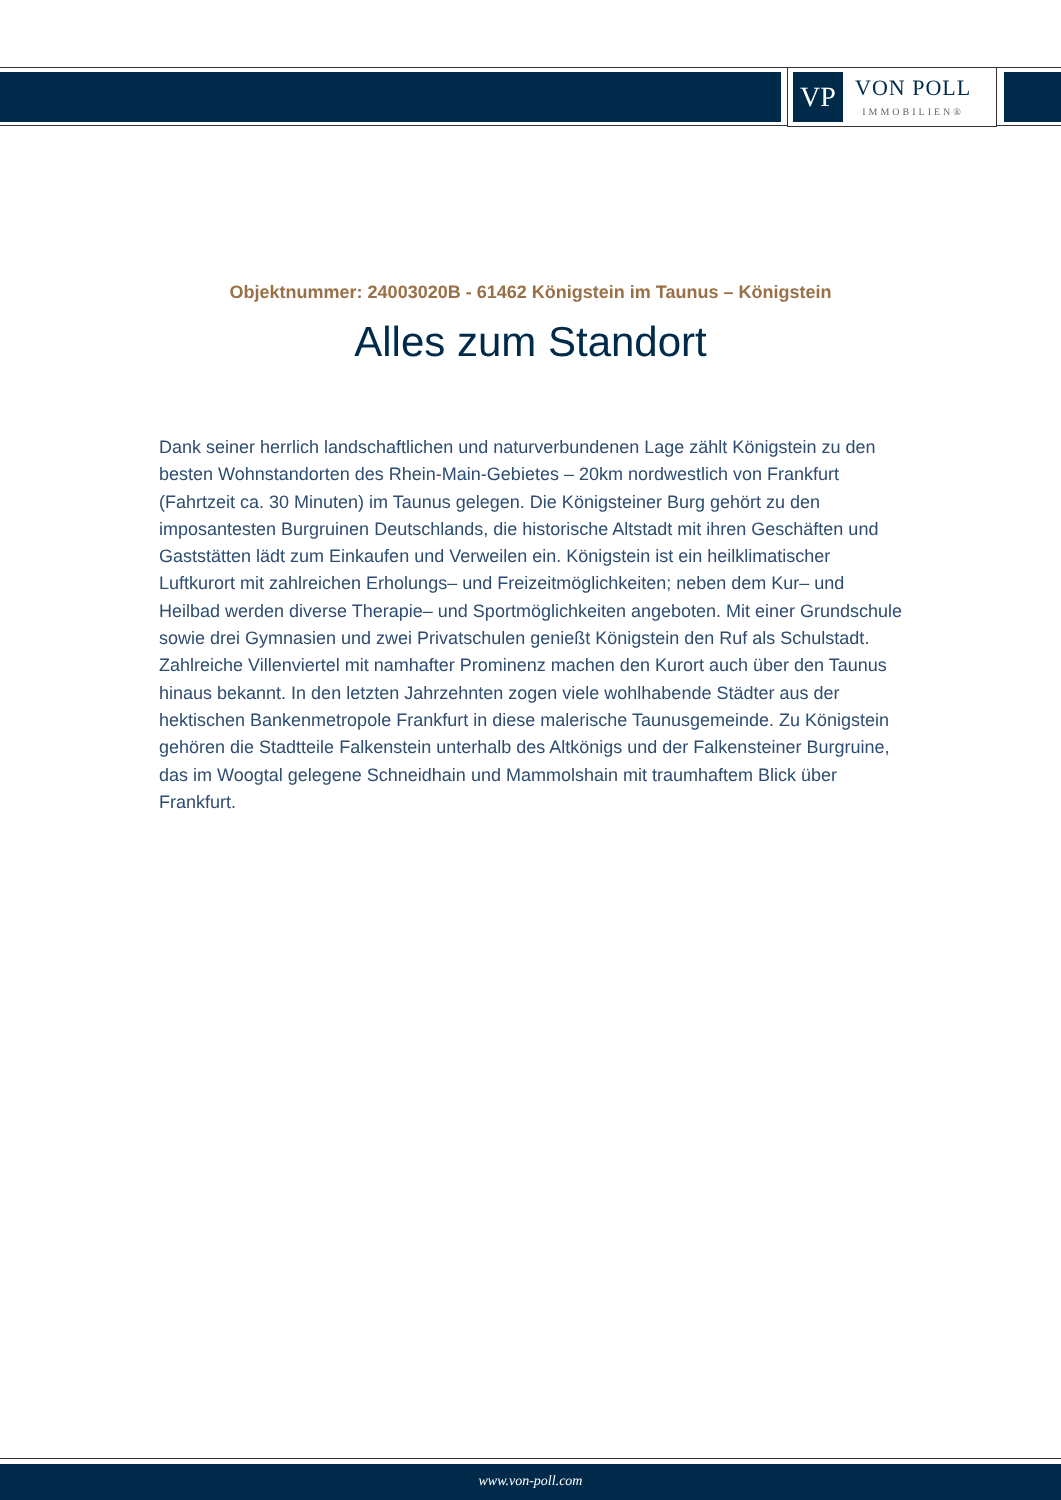VP
VON POLL
IMMOBILIEN®
Objektnummer: 24003020B - 61462 Königstein im Taunus – Königstein
Alles zum Standort
Dank seiner herrlich landschaftlichen und naturverbundenen Lage zählt Königstein zu den besten Wohnstandorten des Rhein-Main-Gebietes – 20km nordwestlich von Frankfurt (Fahrtzeit ca. 30 Minuten) im Taunus gelegen. Die Königsteiner Burg gehört zu den imposantesten Burgruinen Deutschlands, die historische Altstadt mit ihren Geschäften und Gaststätten lädt zum Einkaufen und Verweilen ein. Königstein ist ein heilklimatischer Luftkurort mit zahlreichen Erholungs– und Freizeitmöglichkeiten; neben dem Kur– und Heilbad werden diverse Therapie– und Sportmöglichkeiten angeboten. Mit einer Grundschule sowie drei Gymnasien und zwei Privatschulen genießt Königstein den Ruf als Schulstadt. Zahlreiche Villenviertel mit namhafter Prominenz machen den Kurort auch über den Taunus hinaus bekannt. In den letzten Jahrzehnten zogen viele wohlhabende Städter aus der hektischen Bankenmetropole Frankfurt in diese malerische Taunusgemeinde. Zu Königstein gehören die Stadtteile Falkenstein unterhalb des Altkönigs und der Falkensteiner Burgruine, das im Woogtal gelegene Schneidhain und Mammolshain mit traumhaftem Blick über Frankfurt.
www.von-poll.com